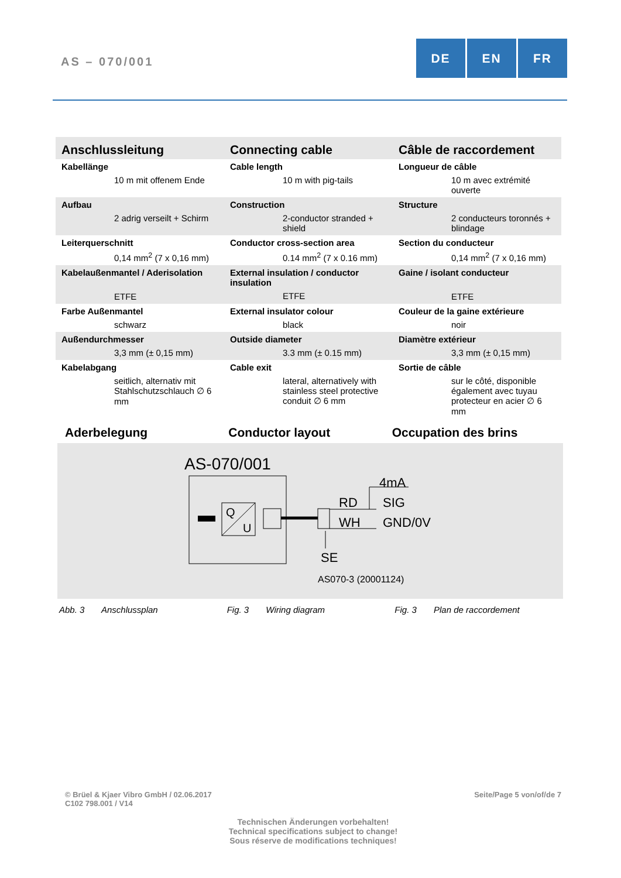AS – 070/001
DE EN FR
| Anschlussleitung | Connecting cable | Câble de raccordement |
| Kabellänge 10 m mit offenem Ende | Cable length 10 m with pig-tails | Longueur de câble 10 m avec extrémité ouverte |
| Aufbau 2 adrig verseilt + Schirm | Construction 2-conductor stranded + shield | Structure 2 conducteurs toronnés + blindage |
| Leiterquerschnitt 0,14 mm<sup>2</sup> (7 x 0,16 mm) | Conductor cross-section area 0.14 mm<sup>2</sup> (7 x 0.16 mm) | Section du conducteur 0,14 mm<sup>2</sup> (7 x 0,16 mm) |
| Kabelaußenmantel / Aderisolation ETFE | External insulation / conductor insulation ETFE | Gaine / isolant conducteur ETFE |
| Farbe Außenmantel schwarz | External insulator colour black | Couleur de la gaine extérieure noir |
| Außendurchmesser 3,3 mm (± 0,15 mm) | Outside diameter 3.3 mm (± 0.15 mm) | Diamètre extérieur 3,3 mm (± 0,15 mm) |
| Kabelabgang seitlich, alternativ mit Stahlschutzschlauch ∅ 6 mm | Cable exit lateral, alternatively with stainless steel protective conduit ∅ 6 mm | Sortie de câble sur le côté, disponible également avec tuyau protecteur en acier ∅ 6 mm |
Aderbelegung Conductor layout Occupation des brins
AS-070/001
Q
U
4mA
RD
SIG
WH
GND/0V
SE
AS070-3 (20001124)
Abb. 3 Anschlussplan Fig. 3 Wiring diagram Fig. 3 Plan de raccordement
© Brüel & Kjaer Vibro GmbH / 02.06.2017
C102 798.001 / V14
Seite/Page 5 von/of/de 7
Technischen Änderungen vorbehalten!
Technical specifications subject to change!
Sous réserve de modifications techniques!